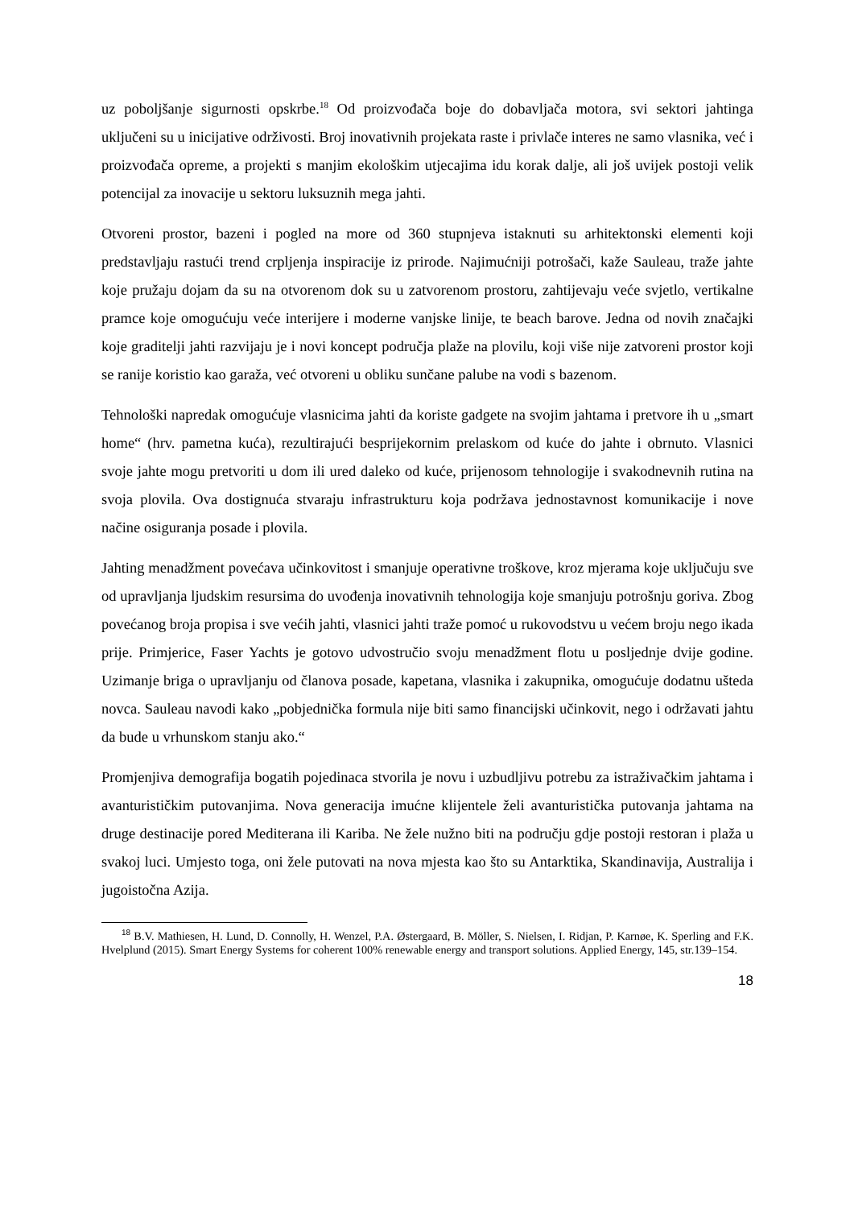uz poboljšanje sigurnosti opskrbe.<sup>18</sup> Od proizvođača boje do dobavljača motora, svi sektori jahtinga uključeni su u inicijative održivosti. Broj inovativnih projekata raste i privlače interes ne samo vlasnika, već i proizvođača opreme, a projekti s manjim ekološkim utjecajima idu korak dalje, ali još uvijek postoji velik potencijal za inovacije u sektoru luksuznih mega jahti.
Otvoreni prostor, bazeni i pogled na more od 360 stupnjeva istaknuti su arhitektonski elementi koji predstavljaju rastući trend crpljenja inspiracije iz prirode. Najimućniji potrošači, kaže Sauleau, traže jahte koje pružaju dojam da su na otvorenom dok su u zatvorenom prostoru, zahtijevaju veće svjetlo, vertikalne pramce koje omogućuju veće interijere i moderne vanjske linije, te beach barove. Jedna od novih značajki koje graditelji jahti razvijaju je i novi koncept područja plaže na plovilu, koji više nije zatvoreni prostor koji se ranije koristio kao garaža, već otvoreni u obliku sunčane palube na vodi s bazenom.
Tehnološki napredak omogućuje vlasnicima jahti da koriste gadgete na svojim jahtama i pretvore ih u „smart home“ (hrv. pametna kuća), rezultirajući besprijekornim prelaskom od kuće do jahte i obrnuto. Vlasnici svoje jahte mogu pretvoriti u dom ili ured daleko od kuće, prijenosom tehnologije i svakodnevnih rutina na svoja plovila. Ova dostignuća stvaraju infrastrukturu koja podržava jednostavnost komunikacije i nove načine osiguranja posade i plovila.
Jahting menadžment povećava učinkovitost i smanjuje operativne troškove, kroz mjerama koje uključuju sve od upravljanja ljudskim resursima do uvođenja inovativnih tehnologija koje smanjuju potrošnju goriva. Zbog povećanog broja propisa i sve većih jahti, vlasnici jahti traže pomoć u rukovodstvu u većem broju nego ikada prije. Primjerice, Faser Yachts je gotovo udvostručio svoju menadžment flotu u posljednje dvije godine. Uzimanje briga o upravljanju od članova posade, kapetana, vlasnika i zakupnika, omogućuje dodatnu ušteda novca. Sauleau navodi kako „pobjednička formula nije biti samo financijski učinkovit, nego i održavati jahtu da bude u vrhunskom stanju ako.“
Promjenjiva demografija bogatih pojedinaca stvorila je novu i uzbudljivu potrebu za istraživačkim jahtama i avanturističkim putovanjima. Nova generacija imućne klijentele želi avanturistička putovanja jahtama na druge destinacije pored Mediterana ili Kariba. Ne žele nužno biti na području gdje postoji restoran i plaža u svakoj luci. Umjesto toga, oni žele putovati na nova mjesta kao što su Antarktika, Skandinavija, Australija i jugoistočna Azija.
<sup>18</sup> B.V. Mathiesen, H. Lund, D. Connolly, H. Wenzel, P.A. Østergaard, B. Möller, S. Nielsen, I. Ridjan, P. Karnøe, K. Sperling and F.K. Hvelplund (2015). Smart Energy Systems for coherent 100% renewable energy and transport solutions. Applied Energy, 145, str.139–154.
18